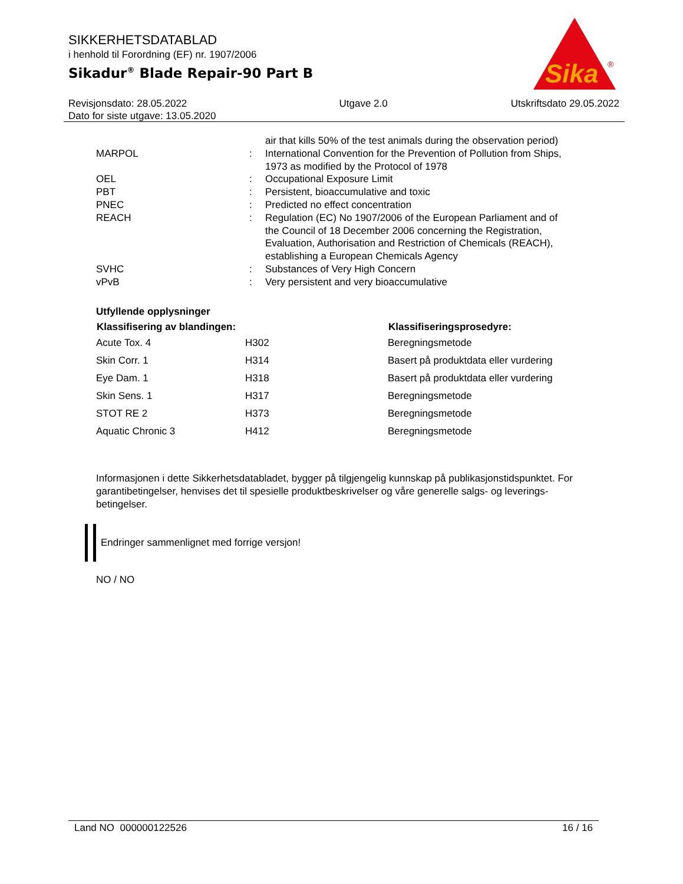SIKKERHETSDATABLAD
i henhold til Forordning (EF) nr. 1907/2006
Sikadur<sup>®</sup> Blade Repair-90 Part B
Sika
®
Revisjonsdato: 28.05.2022
Dato for siste utgave: 13.05.2020
Utgave 2.0 Utskriftsdato 29.05.2022
| | | air that kills 50% of the test animals during the observation period) |
| MARPOL | : | International Convention for the Prevention of Pollution from Ships, 1973 as modified by the Protocol of 1978 |
| OEL | : | Occupational Exposure Limit |
| PBT | : | Persistent, bioaccumulative and toxic |
| PNEC | : | Predicted no effect concentration |
| REACH | : | Regulation (EC) No 1907/2006 of the European Parliament and of the Council of 18 December 2006 concerning the Registration, Evaluation, Authorisation and Restriction of Chemicals (REACH), establishing a European Chemicals Agency |
| SVHC | : | Substances of Very High Concern |
| vPvB | : | Very persistent and very bioaccumulative |
Utfyllende opplysninger
| Klassifisering av blandingen: | | Klassifiseringsprosedyre: |
| --- | --- | --- |
| Acute Tox. 4 | H302 | Beregningsmetode |
| Skin Corr. 1 | H314 | Basert på produktdata eller vurdering |
| Eye Dam. 1 | H318 | Basert på produktdata eller vurdering |
| Skin Sens. 1 | H317 | Beregningsmetode |
| STOT RE 2 | H373 | Beregningsmetode |
| Aquatic Chronic 3 | H412 | Beregningsmetode |
Informasjonen i dette Sikkerhetsdatabladet, bygger på tilgjengelig kunnskap på publikasjonstidspunktet. For garantibetingelser, henvises det til spesielle produktbeskrivelser og våre generelle salgs- og leverings- betingelser.
Endringer sammenlignet med forrige versjon!
NO / NO
Land NO 000000122526 16 / 16